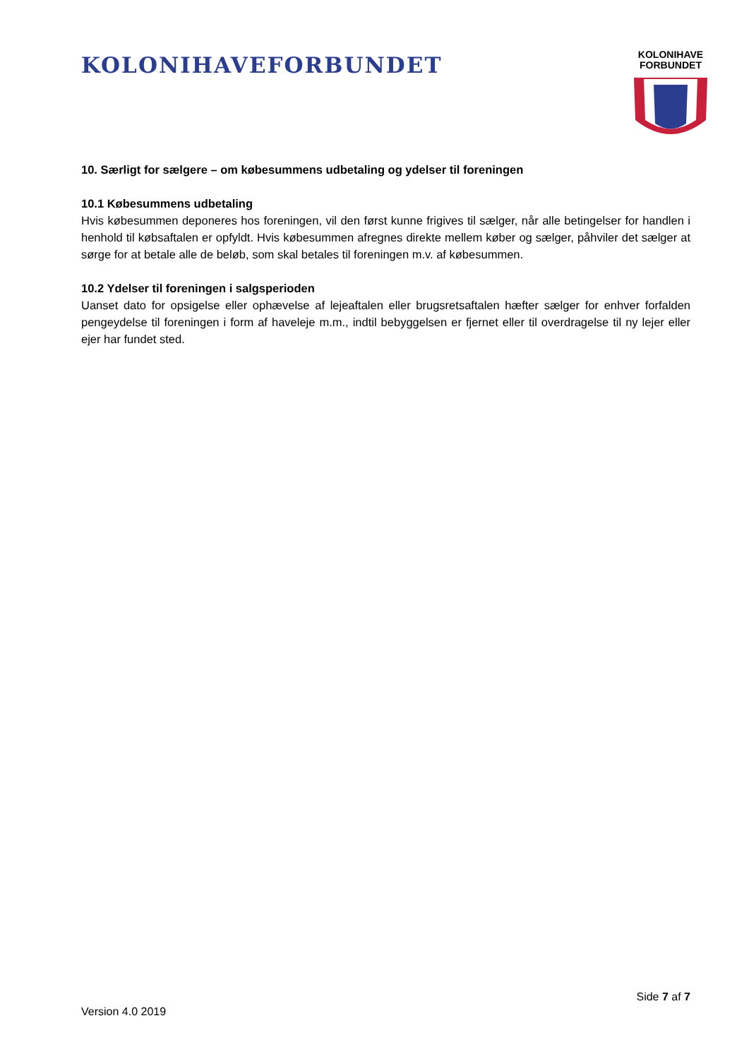KOLONIHAVEFORBUNDET
KOLONIHAVE
FORBUNDET
10. Særligt for sælgere – om købesummens udbetaling og ydelser til foreningen
10.1 Købesummens udbetaling
Hvis købesummen deponeres hos foreningen, vil den først kunne frigives til sælger, når alle betingelser for handlen i henhold til købsaftalen er opfyldt. Hvis købesummen afregnes direkte mellem køber og sælger, påhviler det sælger at sørge for at betale alle de beløb, som skal betales til foreningen m.v. af købesummen.
10.2 Ydelser til foreningen i salgsperioden
Uanset dato for opsigelse eller ophævelse af lejeaftalen eller brugsretsaftalen hæfter sælger for enhver forfalden pengeydelse til foreningen i form af haveleje m.m., indtil bebyggelsen er fjernet eller til overdragelse til ny lejer eller ejer har fundet sted.
Side 7 af 7
Version 4.0 2019